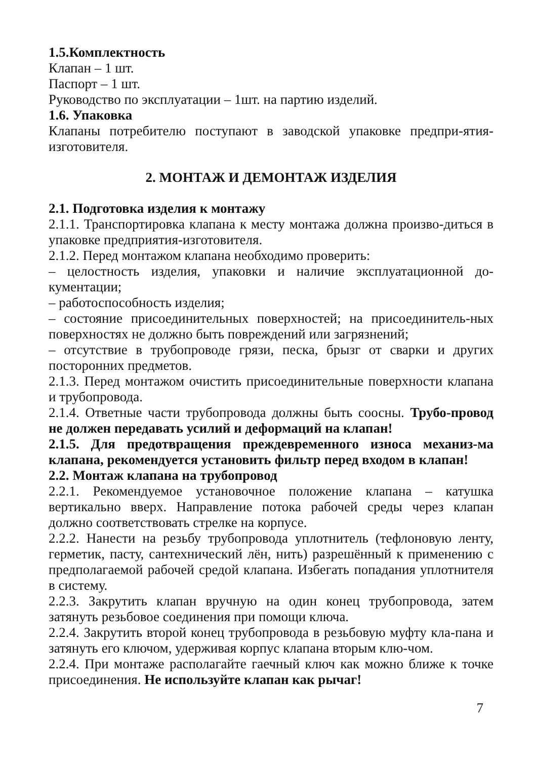1.5.Комплектность
Клапан – 1 шт.
Паспорт – 1 шт.
Руководство по эксплуатации – 1шт. на партию изделий.
1.6. Упаковка
Клапаны потребителю поступают в заводской упаковке предпри-ятия-изготовителя.
2. МОНТАЖ И ДЕМОНТАЖ ИЗДЕЛИЯ
2.1. Подготовка изделия к монтажу
2.1.1. Транспортировка клапана к месту монтажа должна произво-диться в упаковке предприятия-изготовителя.
2.1.2. Перед монтажом клапана необходимо проверить:
– целостность изделия, упаковки и наличие эксплуатационной до-кументации;
– работоспособность изделия;
– состояние присоединительных поверхностей; на присоединитель-ных поверхностях не должно быть повреждений или загрязнений;
– отсутствие в трубопроводе грязи, песка, брызг от сварки и других посторонних предметов.
2.1.3. Перед монтажом очистить присоединительные поверхности клапана и трубопровода.
2.1.4. Ответные части трубопровода должны быть соосны. Трубо-провод не должен передавать усилий и деформаций на клапан!
2.1.5. Для предотвращения преждевременного износа механиз-ма клапана, рекомендуется установить фильтр перед входом в клапан!
2.2. Монтаж клапана на трубопровод
2.2.1. Рекомендуемое установочное положение клапана – катушка вертикально вверх. Направление потока рабочей среды через клапан должно соответствовать стрелке на корпусе.
2.2.2. Нанести на резьбу трубопровода уплотнитель (тефлоновую ленту, герметик, пасту, сантехнический лён, нить) разрешённый к применению с предполагаемой рабочей средой клапана. Избегать попадания уплотнителя в систему.
2.2.3. Закрутить клапан вручную на один конец трубопровода, затем затянуть резьбовое соединения при помощи ключа.
2.2.4. Закрутить второй конец трубопровода в резьбовую муфту кла-пана и затянуть его ключом, удерживая корпус клапана вторым клю-чом.
2.2.4. При монтаже располагайте гаечный ключ как можно ближе к точке присоединения. Не используйте клапан как рычаг!
7